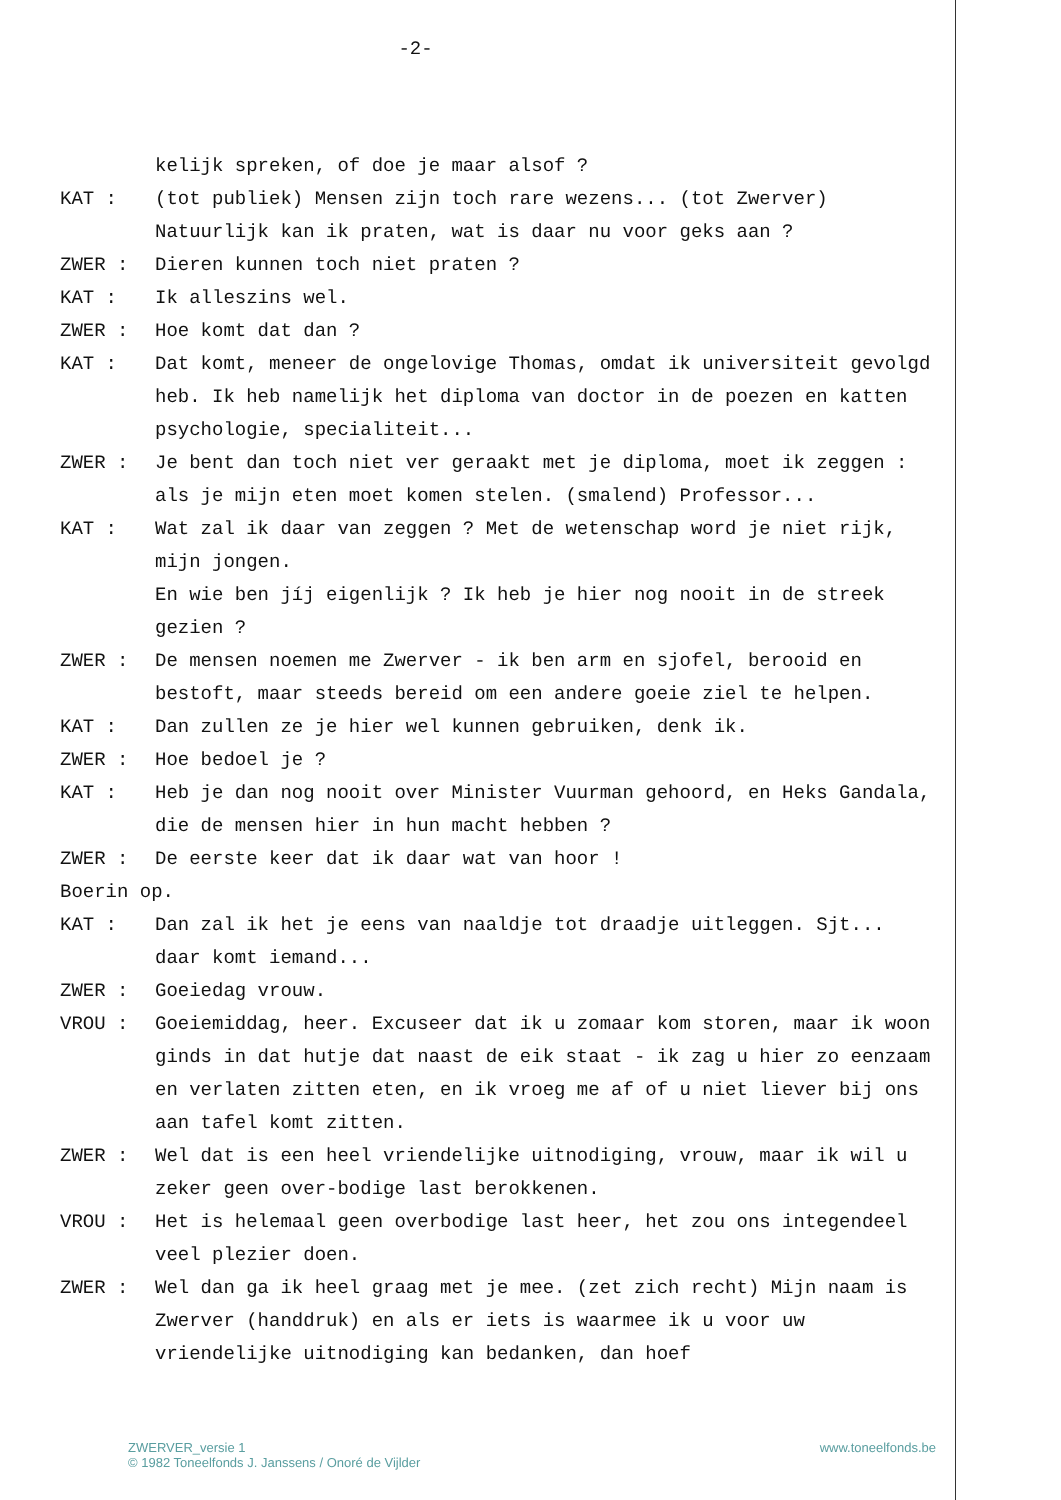-2-
kelijk spreken, of doe je maar alsof ?
KAT : (tot publiek) Mensen zijn toch rare wezens... (tot Zwerver) Natuurlijk kan ik praten, wat is daar nu voor geks aan ?
ZWER : Dieren kunnen toch niet praten ?
KAT : Ik alleszins wel.
ZWER : Hoe komt dat dan ?
KAT : Dat komt, meneer de ongelovige Thomas, omdat ik universiteit gevolgd heb. Ik heb namelijk het diploma van doctor in de poezen en katten psychologie, specialiteit...
ZWER : Je bent dan toch niet ver geraakt met je diploma, moet ik zeggen : als je mijn eten moet komen stelen. (smalend) Professor...
KAT : Wat zal ik daar van zeggen ? Met de wetenschap word je niet rijk, mijn jongen.
En wie ben jíj eigenlijk ? Ik heb je hier nog nooit in de streek gezien ?
ZWER : De mensen noemen me Zwerver - ik ben arm en sjofel, berooid en bestoft, maar steeds bereid om een andere goeie ziel te helpen.
KAT : Dan zullen ze je hier wel kunnen gebruiken, denk ik.
ZWER : Hoe bedoel je ?
KAT : Heb je dan nog nooit over Minister Vuurman gehoord, en Heks Gandala, die de mensen hier in hun macht hebben ?
ZWER : De eerste keer dat ik daar wat van hoor !
Boerin op.
KAT : Dan zal ik het je eens van naaldje tot draadje uitleggen. Sjt... daar komt iemand...
ZWER : Goeiedag vrouw.
VROU : Goeiemiddag, heer. Excuseer dat ik u zomaar kom storen, maar ik woon ginds in dat hutje dat naast de eik staat - ik zag u hier zo eenzaam en verlaten zitten eten, en ik vroeg me af of u niet liever bij ons aan tafel komt zitten.
ZWER : Wel dat is een heel vriendelijke uitnodiging, vrouw, maar ik wil u zeker geen over-bodige last berokkenen.
VROU : Het is helemaal geen overbodige last heer, het zou ons integendeel veel plezier doen.
ZWER : Wel dan ga ik heel graag met je mee. (zet zich recht) Mijn naam is Zwerver (handdruk) en als er iets is waarmee ik u voor uw vriendelijke uitnodiging kan bedanken, dan hoef
ZWERVER_versie 1
© 1982 Toneelfonds J. Janssens / Onoré de Vijlder
www.toneelfonds.be